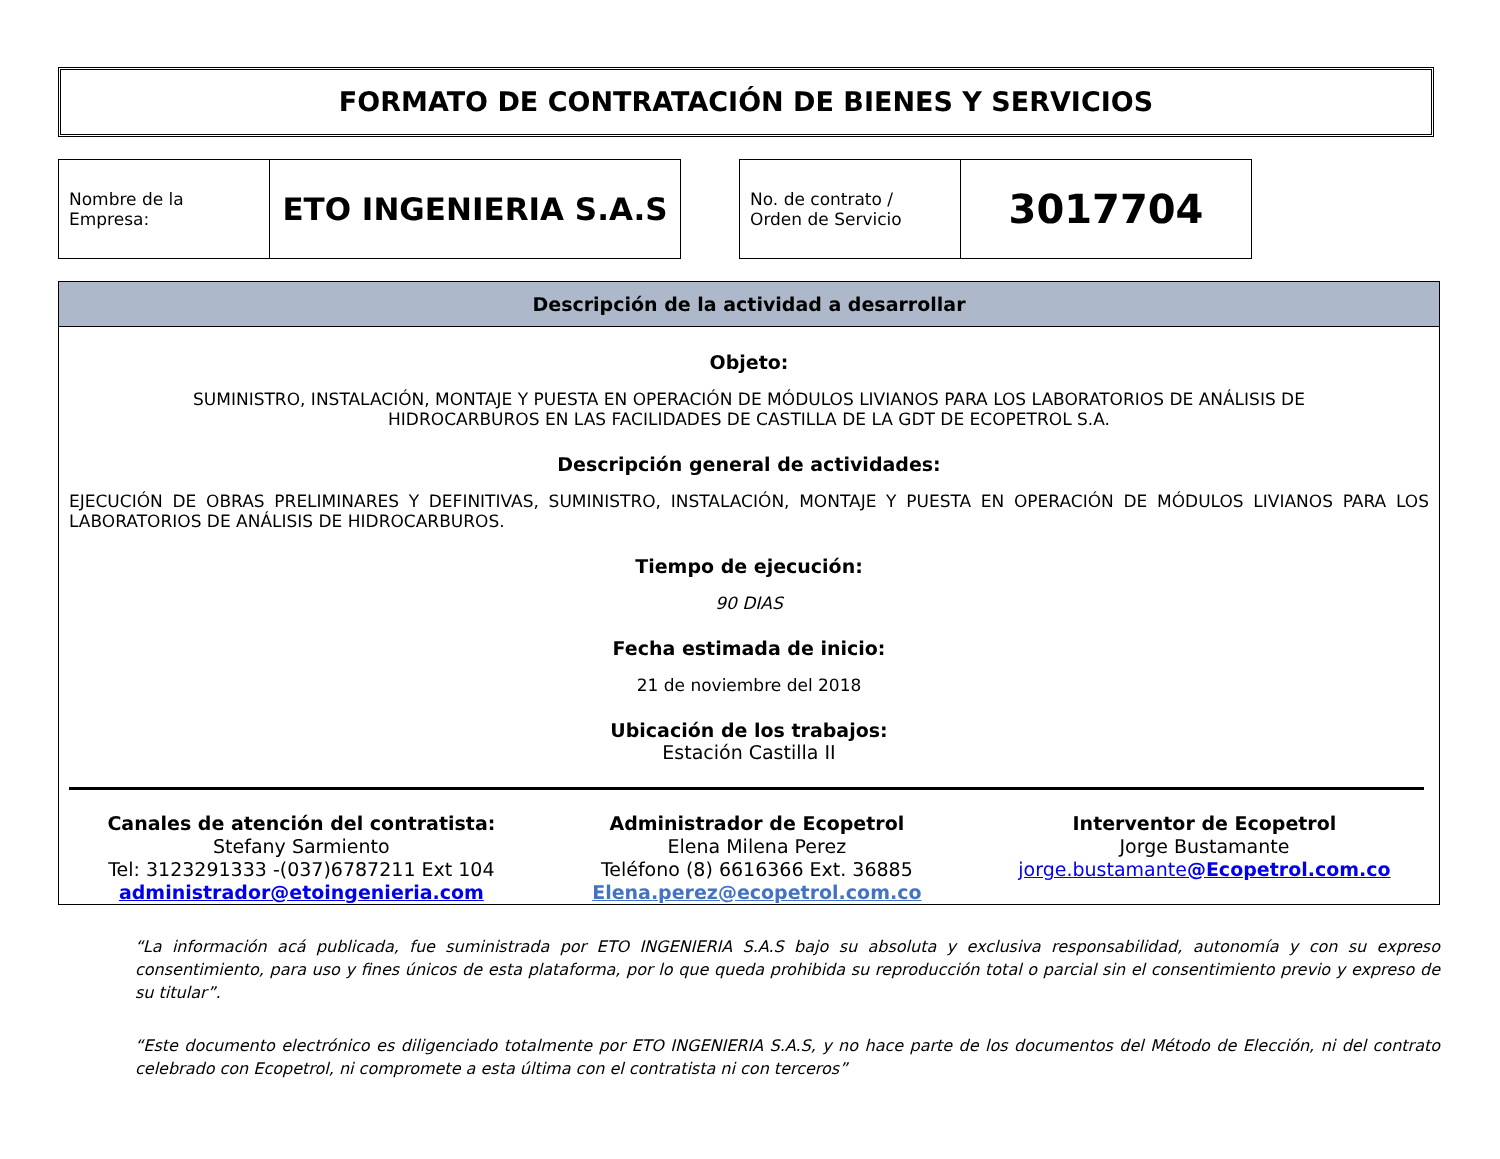FORMATO DE CONTRATACIÓN DE BIENES Y SERVICIOS
| Nombre de la Empresa: | ETO INGENIERIA S.A.S |
| No. de contrato / Orden de Servicio | 3017704 |
Descripción de la actividad a desarrollar
Objeto:
SUMINISTRO, INSTALACIÓN, MONTAJE Y PUESTA EN OPERACIÓN DE MÓDULOS LIVIANOS PARA LOS LABORATORIOS DE ANÁLISIS DE HIDROCARBUROS EN LAS FACILIDADES DE CASTILLA DE LA GDT DE ECOPETROL S.A.
Descripción general de actividades:
EJECUCIÓN DE OBRAS PRELIMINARES Y DEFINITIVAS, SUMINISTRO, INSTALACIÓN, MONTAJE Y PUESTA EN OPERACIÓN DE MÓDULOS LIVIANOS PARA LOS LABORATORIOS DE ANÁLISIS DE HIDROCARBUROS.
Tiempo de ejecución:
90 DIAS
Fecha estimada de inicio:
21 de noviembre del 2018
Ubicación de los trabajos:
Estación Castilla II
Canales de atención del contratista:
Stefany Sarmiento
Tel: 3123291333 -(037)6787211 Ext 104
administrador@etoingenieria.com
Administrador de Ecopetrol
Elena Milena Perez
Teléfono (8) 6616366 Ext. 36885
Elena.perez@ecopetrol.com.co
Interventor de Ecopetrol
Jorge Bustamante
jorge.bustamante@Ecopetrol.com.co
“La información acá publicada, fue suministrada por ETO INGENIERIA S.A.S bajo su absoluta y exclusiva responsabilidad, autonomía y con su expreso consentimiento, para uso y fines únicos de esta plataforma, por lo que queda prohibida su reproducción total o parcial sin el consentimiento previo y expreso de su titular”.
“Este documento electrónico es diligenciado totalmente por ETO INGENIERIA S.A.S, y no hace parte de los documentos del Método de Elección, ni del contrato celebrado con Ecopetrol, ni compromete a esta última con el contratista ni con terceros”